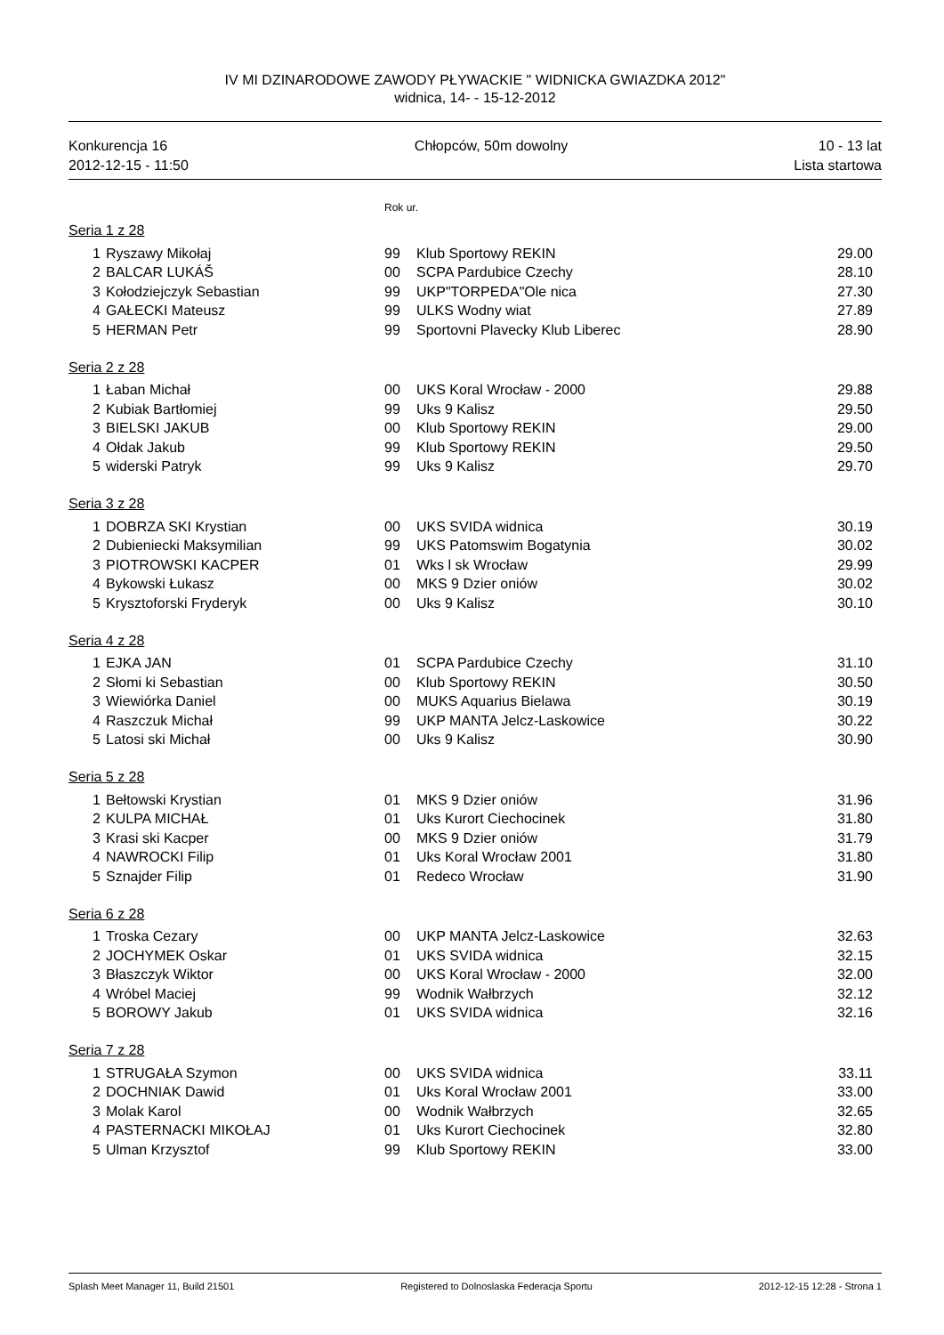IV MI DZINARODOWE ZAWODY PŁYWACKIE " WIDNICKA GWIAZDKA 2012"
widnica, 14- - 15-12-2012
Konkurencja 16
2012-12-15 - 11:50
Chłopców, 50m dowolny 10 - 13 lat
Lista startowa
Rok ur.
Seria 1 z 28
| 1 | Ryszawy Mikołaj | 99 | Klub Sportowy REKIN | 29.00 |
| 2 | BALCAR LUKÁŠ | 00 | SCPA Pardubice Czechy | 28.10 |
| 3 | Kołodziejczyk Sebastian | 99 | UKP"TORPEDA"Ole nica | 27.30 |
| 4 | GAŁECKI Mateusz | 99 | ULKS Wodny wiat | 27.89 |
| 5 | HERMAN Petr | 99 | Sportovni Plavecky Klub Liberec | 28.90 |
Seria 2 z 28
| 1 | Łaban Michał | 00 | UKS Koral Wrocław - 2000 | 29.88 |
| 2 | Kubiak Bartłomiej | 99 | Uks 9 Kalisz | 29.50 |
| 3 | BIELSKI JAKUB | 00 | Klub Sportowy REKIN | 29.00 |
| 4 | Ołdak Jakub | 99 | Klub Sportowy REKIN | 29.50 |
| 5 | widerski Patryk | 99 | Uks 9 Kalisz | 29.70 |
Seria 3 z 28
| 1 | DOBRZA SKI Krystian | 00 | UKS SVIDA widnica | 30.19 |
| 2 | Dubieniecki Maksymilian | 99 | UKS Patomswim Bogatynia | 30.02 |
| 3 | PIOTROWSKI KACPER | 01 | Wks l sk Wrocław | 29.99 |
| 4 | Bykowski Łukasz | 00 | MKS 9 Dzier oniów | 30.02 |
| 5 | Krysztoforski Fryderyk | 00 | Uks 9 Kalisz | 30.10 |
Seria 4 z 28
| 1 | EJKA JAN | 01 | SCPA Pardubice Czechy | 31.10 |
| 2 | Słomi ki Sebastian | 00 | Klub Sportowy REKIN | 30.50 |
| 3 | Wiewiórka Daniel | 00 | MUKS Aquarius Bielawa | 30.19 |
| 4 | Raszczuk Michał | 99 | UKP MANTA Jelcz-Laskowice | 30.22 |
| 5 | Latosi ski Michał | 00 | Uks 9 Kalisz | 30.90 |
Seria 5 z 28
| 1 | Bełtowski Krystian | 01 | MKS 9 Dzier oniów | 31.96 |
| 2 | KULPA MICHAŁ | 01 | Uks Kurort Ciechocinek | 31.80 |
| 3 | Krasi ski Kacper | 00 | MKS 9 Dzier oniów | 31.79 |
| 4 | NAWROCKI Filip | 01 | Uks Koral Wrocław 2001 | 31.80 |
| 5 | Sznajder Filip | 01 | Redeco Wrocław | 31.90 |
Seria 6 z 28
| 1 | Troska Cezary | 00 | UKP MANTA Jelcz-Laskowice | 32.63 |
| 2 | JOCHYMEK Oskar | 01 | UKS SVIDA widnica | 32.15 |
| 3 | Błaszczyk Wiktor | 00 | UKS Koral Wrocław - 2000 | 32.00 |
| 4 | Wróbel Maciej | 99 | Wodnik Wałbrzych | 32.12 |
| 5 | BOROWY Jakub | 01 | UKS SVIDA widnica | 32.16 |
Seria 7 z 28
| 1 | STRUGAŁA Szymon | 00 | UKS SVIDA widnica | 33.11 |
| 2 | DOCHNIAK Dawid | 01 | Uks Koral Wrocław 2001 | 33.00 |
| 3 | Molak Karol | 00 | Wodnik Wałbrzych | 32.65 |
| 4 | PASTERNACKI MIKOŁAJ | 01 | Uks Kurort Ciechocinek | 32.80 |
| 5 | Ulman Krzysztof | 99 | Klub Sportowy REKIN | 33.00 |
Splash Meet Manager 11, Build 21501 Registered to Dolnoslaska Federacja Sportu 2012-12-15 12:28 - Strona 1